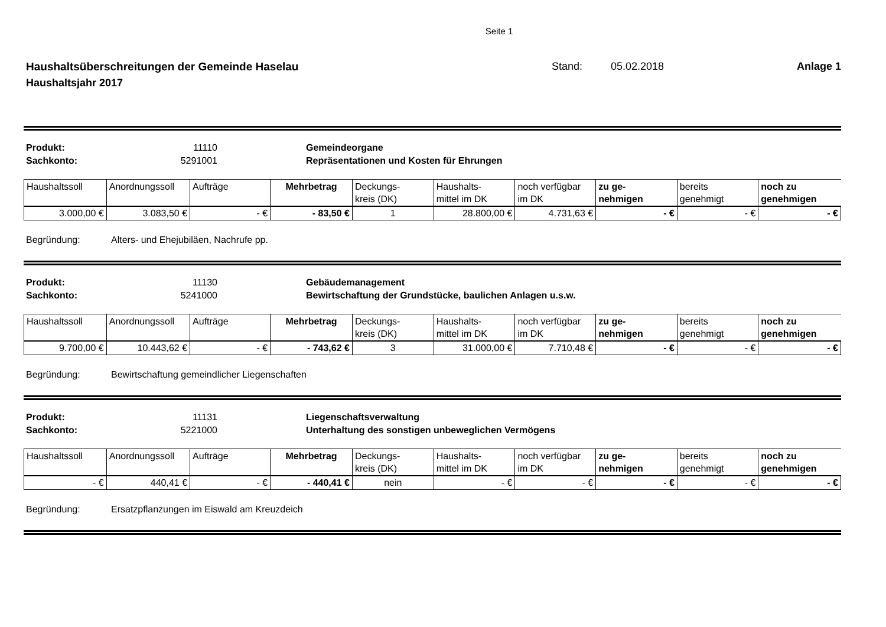Seite 1
Haushaltsüberschreitungen der Gemeinde Haselau Stand: 05.02.2018 Anlage 1
Haushaltsjahr 2017
Produkt: 11110 Gemeindeorgane Sachkonto: 5291001 Repräsentationen und Kosten für Ehrungen
| Haushaltssoll | Anordnungssoll | Aufträge | Mehrbetrag | Deckungs- kreis (DK) | Haushalts- mittel im DK | noch verfügbar im DK | zu ge- nehmigen | bereits genehmigt | noch zu genehmigen |
| 3.000,00 € | 3.083,50 € | - € | - 83,50 € | 1 | 28.800,00 € | 4.731,63 € | - € | - € | - € |
Begründung: Alters- und Ehejubiläen, Nachrufe pp.
Produkt: 11130 Gebäudemanagement Sachkonto: 5241000 Bewirtschaftung der Grundstücke, baulichen Anlagen u.s.w.
| Haushaltssoll | Anordnungssoll | Aufträge | Mehrbetrag | Deckungs- kreis (DK) | Haushalts- mittel im DK | noch verfügbar im DK | zu ge- nehmigen | bereits genehmigt | noch zu genehmigen |
| 9.700,00 € | 10.443,62 € | - € | - 743,62 € | 3 | 31.000,00 € | 7.710,48 € | - € | - € | - € |
Begründung: Bewirtschaftung gemeindlicher Liegenschaften
Produkt: 11131 Liegenschaftsverwaltung Sachkonto: 5221000 Unterhaltung des sonstigen unbeweglichen Vermögens
| Haushaltssoll | Anordnungssoll | Aufträge | Mehrbetrag | Deckungs- kreis (DK) | Haushalts- mittel im DK | noch verfügbar im DK | zu ge- nehmigen | bereits genehmigt | noch zu genehmigen |
| - € | 440,41 € | - € | - 440,41 € | nein | - € | - € | - € | - € | - € |
Begründung: Ersatzpflanzungen im Eiswald am Kreuzdeich